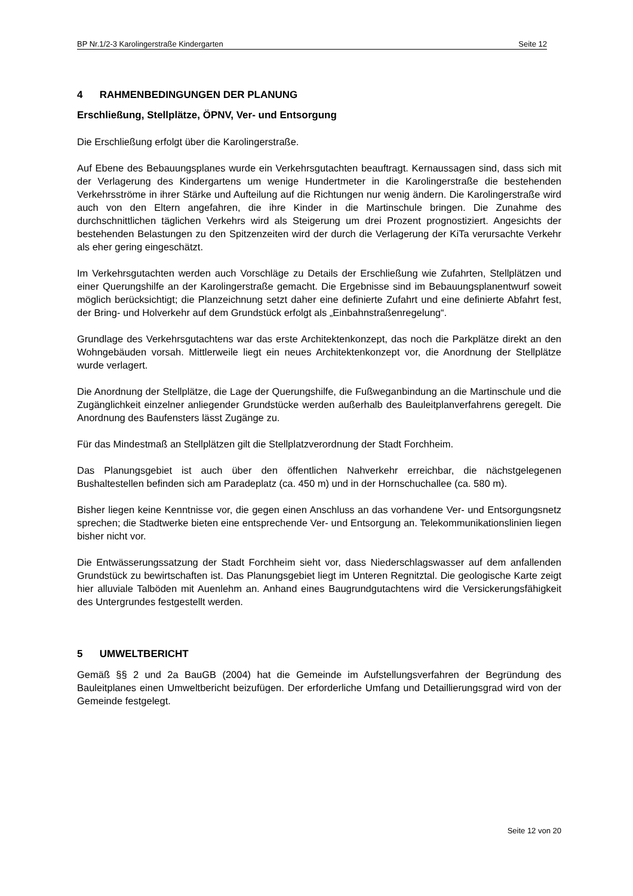BP Nr.1/2-3 Karolingerstraße Kindergarten Seite 12
4 RAHMENBEDINGUNGEN DER PLANUNG
Erschließung, Stellplätze, ÖPNV, Ver- und Entsorgung
Die Erschließung erfolgt über die Karolingerstraße.
Auf Ebene des Bebauungsplanes wurde ein Verkehrsgutachten beauftragt. Kernaussagen sind, dass sich mit der Verlagerung des Kindergartens um wenige Hundertmeter in die Karolingerstraße die bestehenden Verkehrsströme in ihrer Stärke und Aufteilung auf die Richtungen nur wenig ändern. Die Karolingerstraße wird auch von den Eltern angefahren, die ihre Kinder in die Martinschule bringen. Die Zunahme des durchschnittlichen täglichen Verkehrs wird als Steigerung um drei Prozent prognostiziert. Angesichts der bestehenden Belastungen zu den Spitzenzeiten wird der durch die Verlagerung der KiTa verursachte Verkehr als eher gering eingeschätzt.
Im Verkehrsgutachten werden auch Vorschläge zu Details der Erschließung wie Zufahrten, Stellplätzen und einer Querungshilfe an der Karolingerstraße gemacht. Die Ergebnisse sind im Bebauungsplanentwurf soweit möglich berücksichtigt; die Planzeichnung setzt daher eine definierte Zufahrt und eine definierte Abfahrt fest, der Bring- und Holverkehr auf dem Grundstück erfolgt als „Einbahnstraßenregelung“.
Grundlage des Verkehrsgutachtens war das erste Architektenkonzept, das noch die Parkplätze direkt an den Wohngebäuden vorsah. Mittlerweile liegt ein neues Architektenkonzept vor, die Anordnung der Stellplätze wurde verlagert.
Die Anordnung der Stellplätze, die Lage der Querungshilfe, die Fußweganbindung an die Martinschule und die Zugänglichkeit einzelner anliegender Grundstücke werden außerhalb des Bauleitplanverfahrens geregelt. Die Anordnung des Baufensters lässt Zugänge zu.
Für das Mindestmaß an Stellplätzen gilt die Stellplatzverordnung der Stadt Forchheim.
Das Planungsgebiet ist auch über den öffentlichen Nahverkehr erreichbar, die nächstgelegenen Bushaltestellen befinden sich am Paradeplatz (ca. 450 m) und in der Hornschuchallee (ca. 580 m).
Bisher liegen keine Kenntnisse vor, die gegen einen Anschluss an das vorhandene Ver- und Entsorgungsnetz sprechen; die Stadtwerke bieten eine entsprechende Ver- und Entsorgung an. Telekommunikationslinien liegen bisher nicht vor.
Die Entwässerungssatzung der Stadt Forchheim sieht vor, dass Niederschlagswasser auf dem anfallenden Grundstück zu bewirtschaften ist. Das Planungsgebiet liegt im Unteren Regnitztal. Die geologische Karte zeigt hier alluviale Talböden mit Auenlehm an. Anhand eines Baugrundgutachtens wird die Versickerungsfähigkeit des Untergrundes festgestellt werden.
5 UMWELTBERICHT
Gemäß §§ 2 und 2a BauGB (2004) hat die Gemeinde im Aufstellungsverfahren der Begründung des Bauleitplanes einen Umweltbericht beizufügen. Der erforderliche Umfang und Detaillierungsgrad wird von der Gemeinde festgelegt.
Seite 12 von 20